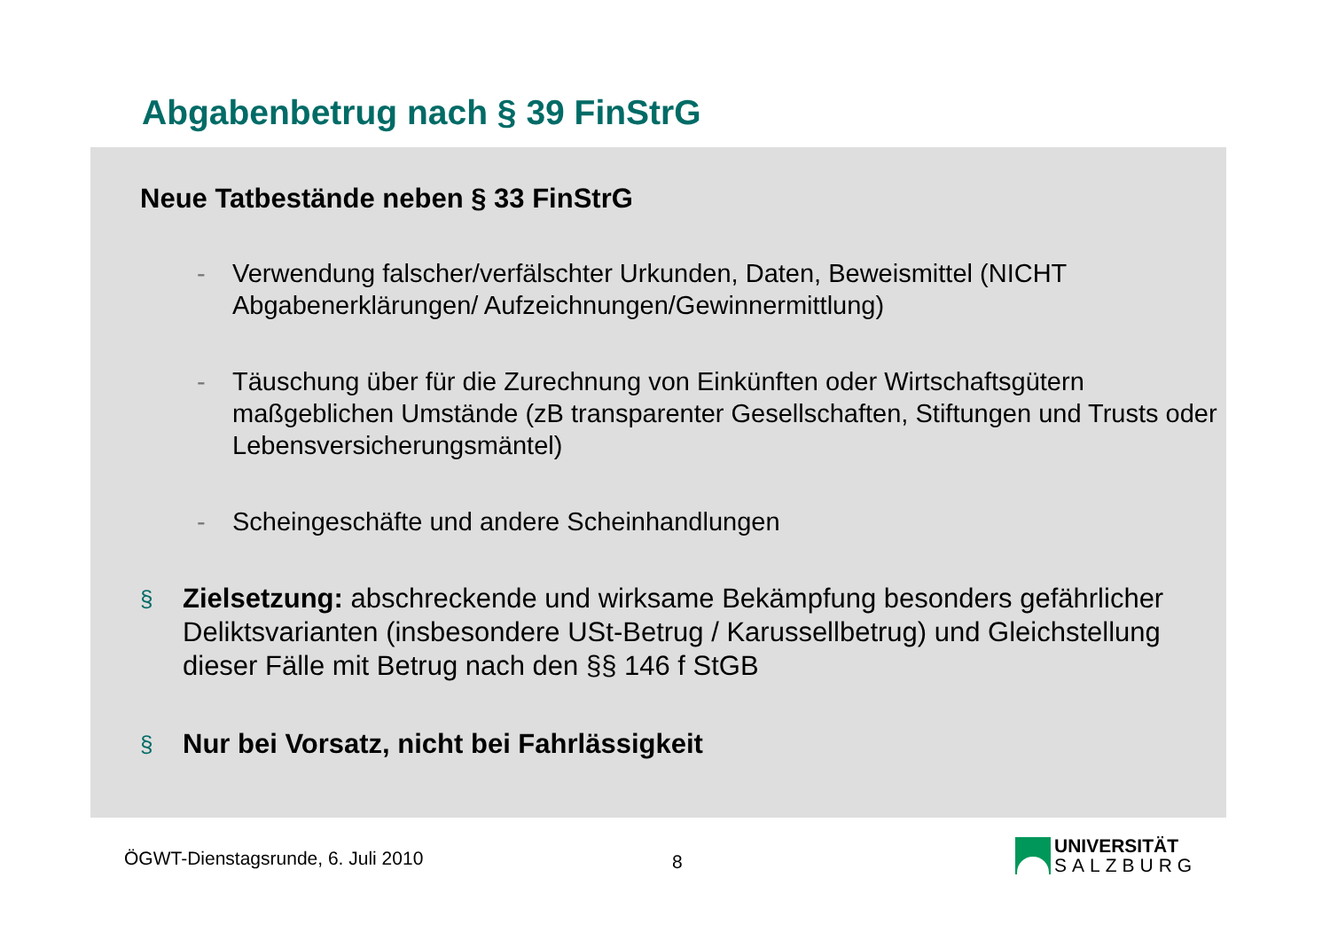Abgabenbetrug nach § 39 FinStrG
Neue Tatbestände neben § 33 FinStrG
- Verwendung falscher/verfälschter Urkunden, Daten, Beweismittel (NICHT Abgabenerklärungen/ Aufzeichnungen/Gewinnermittlung)
- Täuschung über für die Zurechnung von Einkünften oder Wirtschaftsgütern maßgeblichen Umstände (zB transparenter Gesellschaften, Stiftungen und Trusts oder Lebensversicherungsmäntel)
- Scheingeschäfte und andere Scheinhandlungen
§ Zielsetzung: abschreckende und wirksame Bekämpfung besonders gefährlicher Deliktsvarianten (insbesondere USt-Betrug / Karussellbetrug) und Gleichstellung dieser Fälle mit Betrug nach den §§ 146 f StGB
§ Nur bei Vorsatz, nicht bei Fahrlässigkeit
ÖGWT-Dienstagsrunde, 6. Juli 2010
8
UNIVERSITÄT
SALZBURG